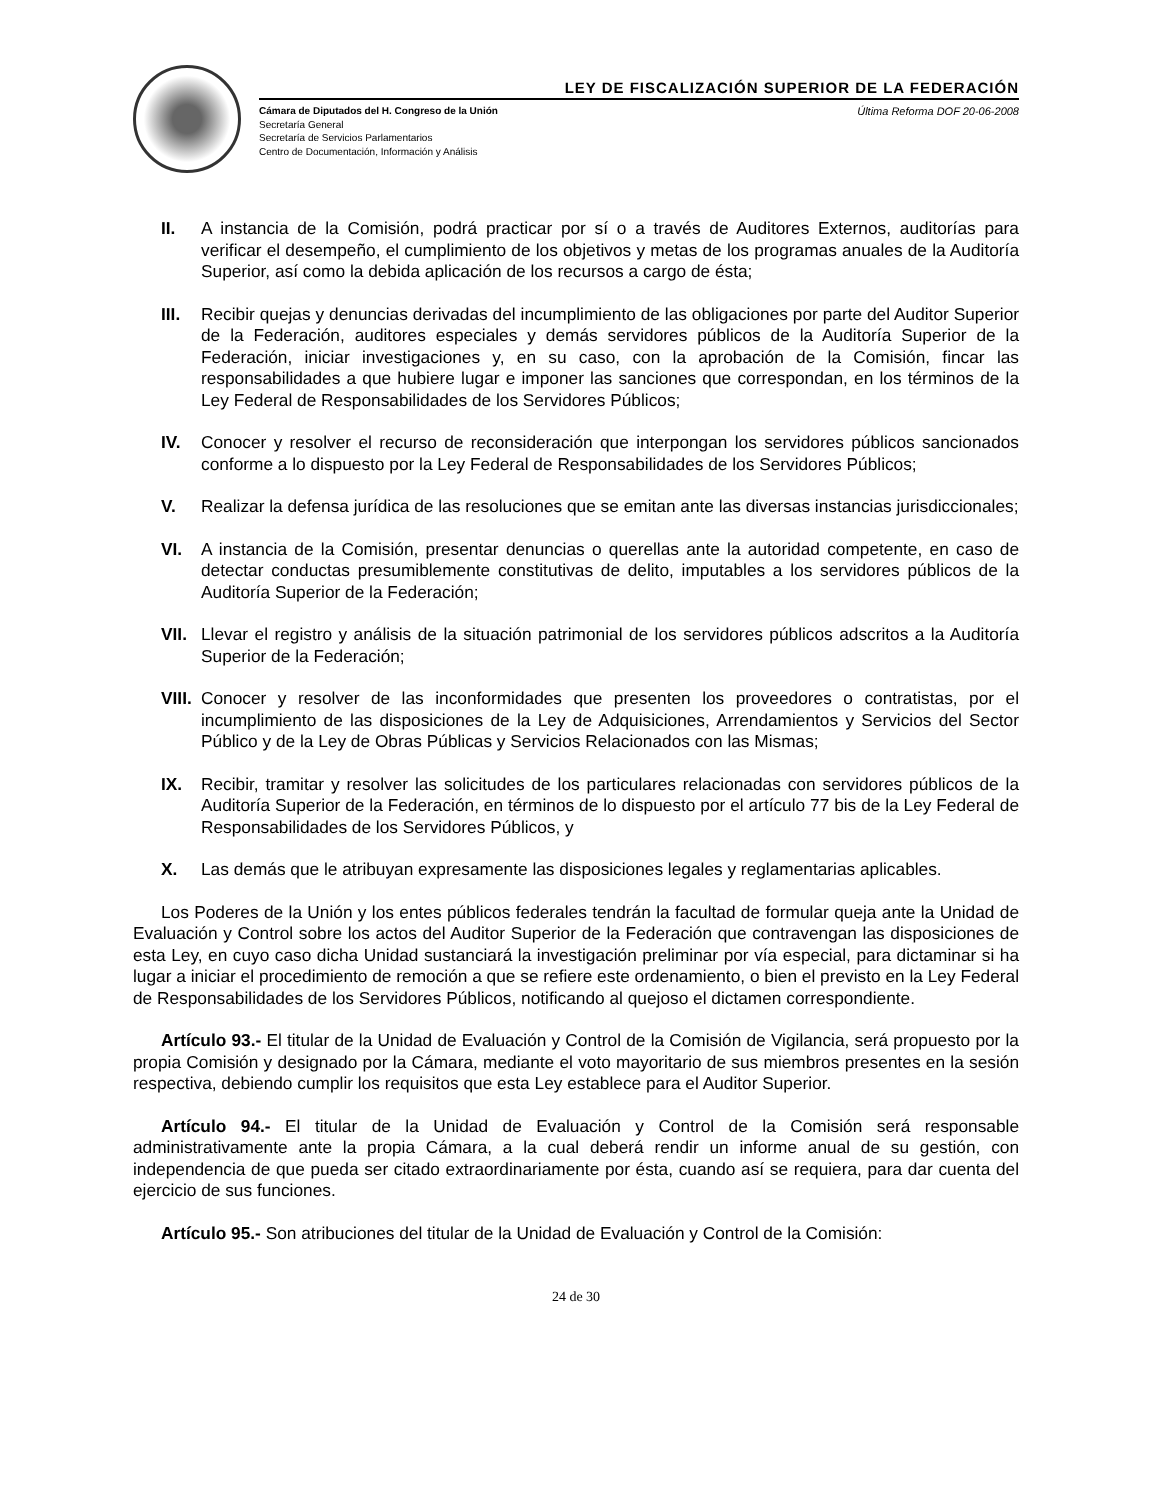LEY DE FISCALIZACIÓN SUPERIOR DE LA FEDERACIÓN
Cámara de Diputados del H. Congreso de la Unión
Secretaría General
Secretaría de Servicios Parlamentarios
Centro de Documentación, Información y Análisis
Última Reforma DOF 20-06-2008
II. A instancia de la Comisión, podrá practicar por sí o a través de Auditores Externos, auditorías para verificar el desempeño, el cumplimiento de los objetivos y metas de los programas anuales de la Auditoría Superior, así como la debida aplicación de los recursos a cargo de ésta;
III.
Recibir quejas y denuncias derivadas del incumplimiento de las obligaciones por parte del Auditor Superior de la Federación, auditores especiales y demás servidores públicos de la Auditoría Superior de la Federación, iniciar investigaciones y, en su caso, con la aprobación de la Comisión, fincar las responsabilidades a que hubiere lugar e imponer las sanciones que correspondan, en los términos de la Ley Federal de Responsabilidades de los Servidores Públicos;
IV. Conocer y resolver el recurso de reconsideración que interpongan los servidores públicos sancionados conforme a lo dispuesto por la Ley Federal de Responsabilidades de los Servidores Públicos;
V. Realizar la defensa jurídica de las resoluciones que se emitan ante las diversas instancias jurisdiccionales;
VI. A instancia de la Comisión, presentar denuncias o querellas ante la autoridad competente, en caso de detectar conductas presumiblemente constitutivas de delito, imputables a los servidores públicos de la Auditoría Superior de la Federación;
VII.
Llevar el registro y análisis de la situación patrimonial de los servidores públicos adscritos a la Auditoría Superior de la Federación;
VIII.
Conocer y resolver de las inconformidades que presenten los proveedores o contratistas, por el incumplimiento de las disposiciones de la Ley de Adquisiciones, Arrendamientos y Servicios del Sector Público y de la Ley de Obras Públicas y Servicios Relacionados con las Mismas;
IX. Recibir, tramitar y resolver las solicitudes de los particulares relacionadas con servidores públicos de la Auditoría Superior de la Federación, en términos de lo dispuesto por el artículo 77 bis de la Ley Federal de Responsabilidades de los Servidores Públicos, y
X. Las demás que le atribuyan expresamente las disposiciones legales y reglamentarias aplicables.
Los Poderes de la Unión y los entes públicos federales tendrán la facultad de formular queja ante la Unidad de Evaluación y Control sobre los actos del Auditor Superior de la Federación que contravengan las disposiciones de esta Ley, en cuyo caso dicha Unidad sustanciará la investigación preliminar por vía especial, para dictaminar si ha lugar a iniciar el procedimiento de remoción a que se refiere este ordenamiento, o bien el previsto en la Ley Federal de Responsabilidades de los Servidores Públicos, notificando al quejoso el dictamen correspondiente.
Artículo 93.- El titular de la Unidad de Evaluación y Control de la Comisión de Vigilancia, será propuesto por la propia Comisión y designado por la Cámara, mediante el voto mayoritario de sus miembros presentes en la sesión respectiva, debiendo cumplir los requisitos que esta Ley establece para el Auditor Superior.
Artículo 94.- El titular de la Unidad de Evaluación y Control de la Comisión será responsable administrativamente ante la propia Cámara, a la cual deberá rendir un informe anual de su gestión, con independencia de que pueda ser citado extraordinariamente por ésta, cuando así se requiera, para dar cuenta del ejercicio de sus funciones.
Artículo 95.- Son atribuciones del titular de la Unidad de Evaluación y Control de la Comisión:
24 de 30